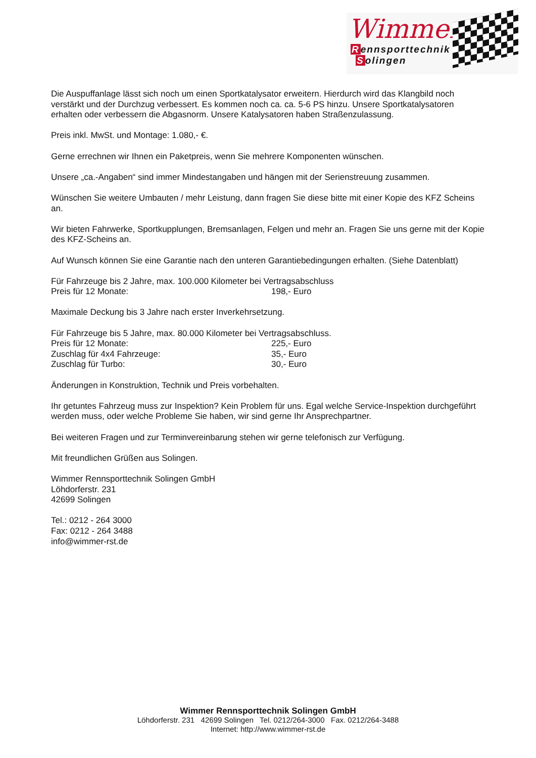Wimmer
Rennsporttechnik
Solingen
Die Auspuffanlage lässt sich noch um einen Sportkatalysator erweitern. Hierdurch wird das Klangbild noch verstärkt und der Durchzug verbessert. Es kommen noch ca. ca. 5-6 PS hinzu. Unsere Sportkatalysatoren erhalten oder verbessern die Abgasnorm. Unsere Katalysatoren haben Straßenzulassung.
Preis inkl. MwSt. und Montage: 1.080,- €.
Gerne errechnen wir Ihnen ein Paketpreis, wenn Sie mehrere Komponenten wünschen.
Unsere „ca.-Angaben“ sind immer Mindestangaben und hängen mit der Serienstreuung zusammen.
Wünschen Sie weitere Umbauten / mehr Leistung, dann fragen Sie diese bitte mit einer Kopie des KFZ Scheins an.
Wir bieten Fahrwerke, Sportkupplungen, Bremsanlagen, Felgen und mehr an. Fragen Sie uns gerne mit der Kopie des KFZ-Scheins an.
Auf Wunsch können Sie eine Garantie nach den unteren Garantiebedingungen erhalten. (Siehe Datenblatt)
Für Fahrzeuge bis 2 Jahre, max. 100.000 Kilometer bei Vertragsabschluss
Preis für 12 Monate: 198,- Euro
Maximale Deckung bis 3 Jahre nach erster Inverkehrsetzung.
Für Fahrzeuge bis 5 Jahre, max. 80.000 Kilometer bei Vertragsabschluss.
Preis für 12 Monate: 225,- Euro
Zuschlag für 4x4 Fahrzeuge: 35,- Euro
Zuschlag für Turbo: 30,- Euro
Änderungen in Konstruktion, Technik und Preis vorbehalten.
Ihr getuntes Fahrzeug muss zur Inspektion? Kein Problem für uns. Egal welche Service-Inspektion durchgeführt werden muss, oder welche Probleme Sie haben, wir sind gerne Ihr Ansprechpartner.
Bei weiteren Fragen und zur Terminvereinbarung stehen wir gerne telefonisch zur Verfügung.
Mit freundlichen Grüßen aus Solingen.
Wimmer Rennsporttechnik Solingen GmbH
Löhdorferstr. 231
42699 Solingen
Tel.: 0212 - 264 3000
Fax: 0212 - 264 3488
info@wimmer-rst.de
Wimmer Rennsporttechnik Solingen GmbH
Löhdorferstr. 231 42699 Solingen Tel. 0212/264-3000 Fax. 0212/264-3488
Internet: http://www.wimmer-rst.de